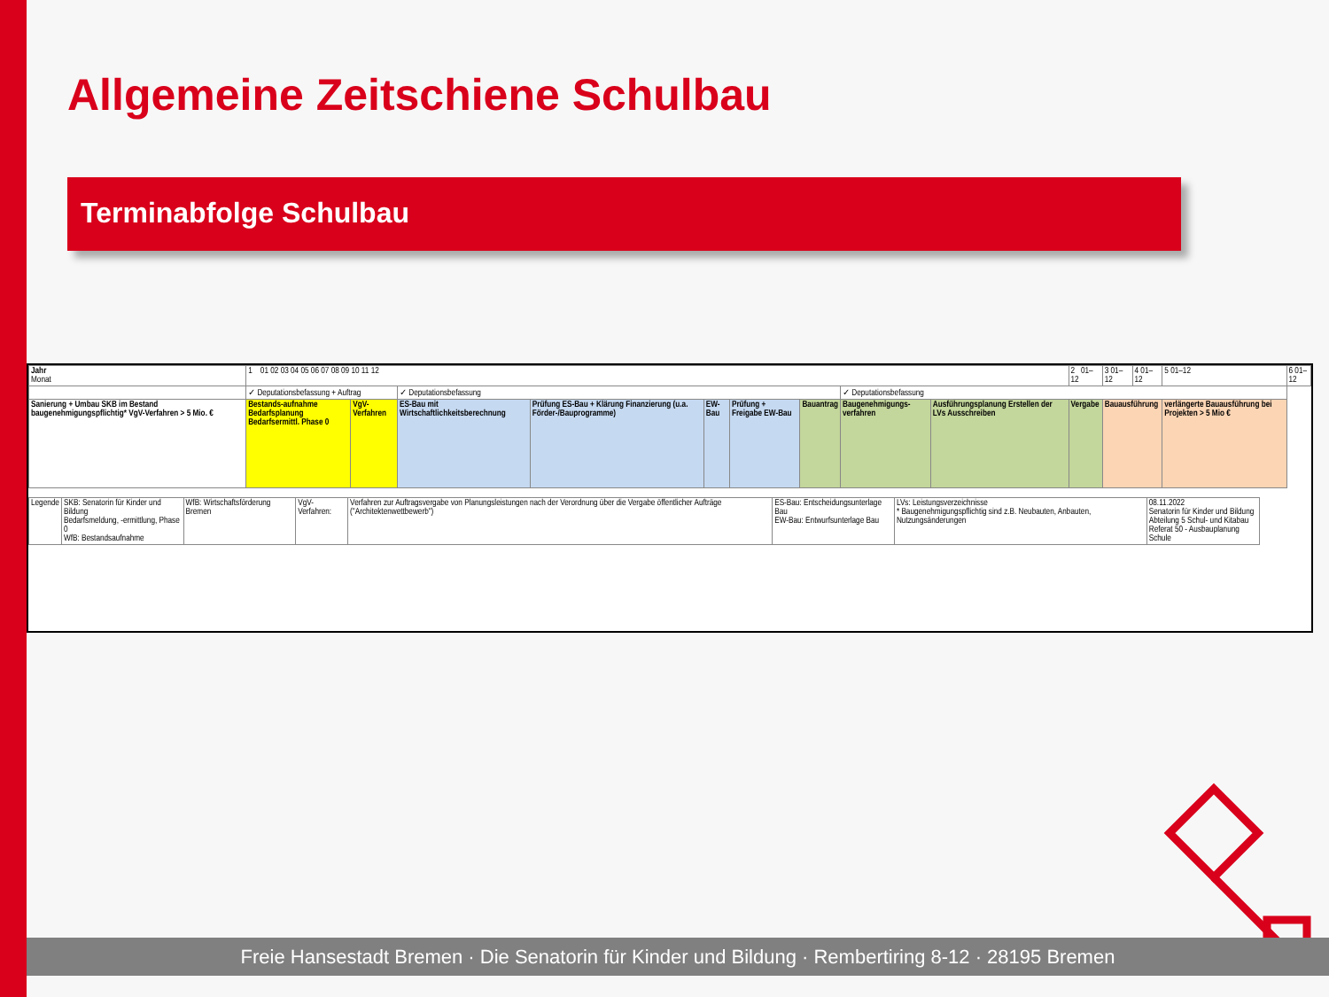Allgemeine Zeitschiene Schulbau
Terminabfolge Schulbau
| Jahr Monat | 1 01 02 03 04 05 06 07 08 09 10 11 12 | | | | | | | | | 2 01–12 | | 3 01–12 | 4 01–12 | 5 01–12 | 6 01–12 |
| | ✓ Deputationsbefassung + Auftrag | | ✓ Deputationsbefassung | | | | | ✓ Deputationsbefassung | | | | | | | |
| Sanierung + Umbau SKB im Bestand baugenehmigungspflichtig* VgV-Verfahren > 5 Mio. € | Bestands-aufnahme Bedarfsplanung Bedarfsermittl. Phase 0 | VgV-Verfahren | ES-Bau mit Wirtschaftlichkeitsberechnung | Prüfung ES-Bau + Klärung Finanzierung (u.a. Förder-/Bauprogramme) | EW-Bau | Prüfung + Freigabe EW-Bau | Bauantrag | Baugenehmigungs-verfahren | Ausführungsplanung Erstellen der LVs Ausschreiben | Vergabe | Bauausführung | | | verlängerte Bauausführung bei Projekten > 5 Mio € | |
| Legende | SKB: Senatorin für Kinder und Bildung Bedarfsmeldung, -ermittlung, Phase 0 WfB: Bestandsaufnahme | WfB: Wirtschaftsförderung Bremen | VgV-Verfahren: | Verfahren zur Auftragsvergabe von Planungsleistungen nach der Verordnung über die Vergabe öffentlicher Aufträge ("Architektenwettbewerb") | ES-Bau: Entscheidungsunterlage Bau EW-Bau: Entwurfsunterlage Bau | LVs: Leistungsverzeichnisse * Baugenehmigungspflichtig sind z.B. Neubauten, Anbauten, Nutzungsänderungen | 08.11.2022 Senatorin für Kinder und Bildung Abteilung 5 Schul- und Kitabau Referat 50 - Ausbauplanung Schule |
Freie Hansestadt Bremen · Die Senatorin für Kinder und Bildung · Rembertiring 8-12 · 28195 Bremen